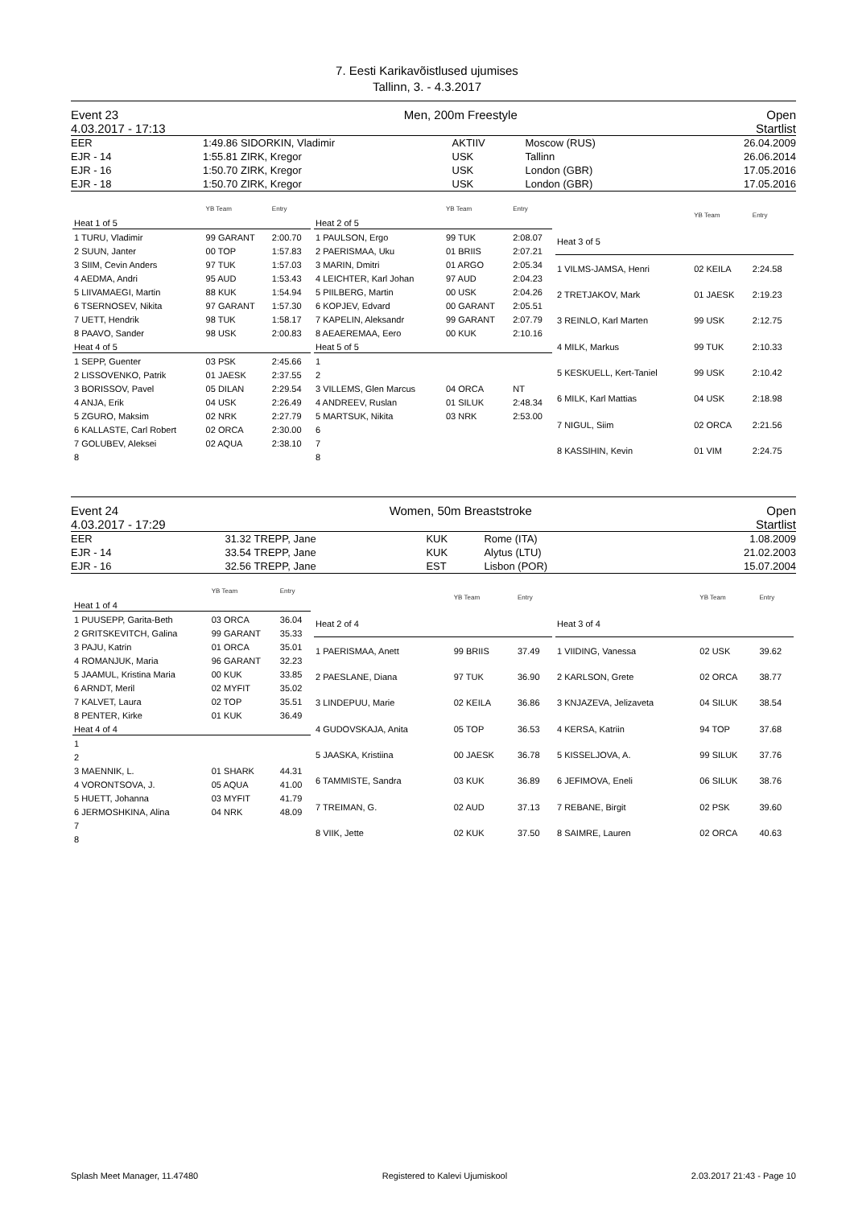7. Eesti Karikavõistlused ujumises
Tallinn, 3. - 4.3.2017
Event 23
4.03.2017 - 17:13
Men, 200m Freestyle Open
Startlist
| EER | 1:49.86 | SIDORKIN, Vladimir | AKTIIV | Moscow (RUS) | 26.04.2009 |
| EJR - 14 | 1:55.81 | ZIRK, Kregor | USK | Tallinn | 26.06.2014 |
| EJR - 16 | 1:50.70 | ZIRK, Kregor | USK | London (GBR) | 17.05.2016 |
| EJR - 18 | 1:50.70 | ZIRK, Kregor | USK | London (GBR) | 17.05.2016 |
| | YB Team | Entry |
| Heat 1 of 5 | | |
| 1 TURU, Vladimir | 99 GARANT | 2:00.70 |
| 2 SUUN, Janter | 00 TOP | 1:57.83 |
| 3 SIIM, Cevin Anders | 97 TUK | 1:57.03 |
| 4 AEDMA, Andri | 95 AUD | 1:53.43 |
| 5 LIIVAMAEGI, Martin | 88 KUK | 1:54.94 |
| 6 TSERNOSEV, Nikita | 97 GARANT | 1:57.30 |
| 7 UETT, Hendrik | 98 TUK | 1:58.17 |
| 8 PAAVO, Sander | 98 USK | 2:00.83 |
| Heat 4 of 5 | | |
| 1 SEPP, Guenter | 03 PSK | 2:45.66 |
| 2 LISSOVENKO, Patrik | 01 JAESK | 2:37.55 |
| 3 BORISSOV, Pavel | 05 DILAN | 2:29.54 |
| 4 ANJA, Erik | 04 USK | 2:26.49 |
| 5 ZGURO, Maksim | 02 NRK | 2:27.79 |
| 6 KALLASTE, Carl Robert | 02 ORCA | 2:30.00 |
| 7 GOLUBEV, Aleksei | 02 AQUA | 2:38.10 |
| 8 | | |
| | YB Team | Entry |
| Heat 2 of 5 | | |
| 1 PAULSON, Ergo | 99 TUK | 2:08.07 |
| 2 PAERISMAA, Uku | 01 BRIIS | 2:07.21 |
| 3 MARIN, Dmitri | 01 ARGO | 2:05.34 |
| 4 LEICHTER, Karl Johan | 97 AUD | 2:04.23 |
| 5 PIILBERG, Martin | 00 USK | 2:04.26 |
| 6 KOPJEV, Edvard | 00 GARANT | 2:05.51 |
| 7 KAPELIN, Aleksandr | 99 GARANT | 2:07.79 |
| 8 AEAEREMAA, Eero | 00 KUK | 2:10.16 |
| Heat 5 of 5 | | |
| 1 | | |
| 2 | | |
| 3 VILLEMS, Glen Marcus | 04 ORCA | NT |
| 4 ANDREEV, Ruslan | 01 SILUK | 2:48.34 |
| 5 MARTSUK, Nikita | 03 NRK | 2:53.00 |
| 6 | | |
| 7 | | |
| 8 | | |
| | YB Team | Entry |
| Heat 3 of 5 | | |
| 1 VILMS-JAMSA, Henri | 02 KEILA | 2:24.58 |
| 2 TRETJAKOV, Mark | 01 JAESK | 2:19.23 |
| 3 REINLO, Karl Marten | 99 USK | 2:12.75 |
| 4 MILK, Markus | 99 TUK | 2:10.33 |
| 5 KESKUELL, Kert-Taniel | 99 USK | 2:10.42 |
| 6 MILK, Karl Mattias | 04 USK | 2:18.98 |
| 7 NIGUL, Siim | 02 ORCA | 2:21.56 |
| 8 KASSIHIN, Kevin | 01 VIM | 2:24.75 |
Event 24
4.03.2017 - 17:29
Women, 50m Breaststroke Open
Startlist
| EER | 31.32 | TREPP, Jane | KUK | Rome (ITA) | 1.08.2009 |
| EJR - 14 | 33.54 | TREPP, Jane | KUK | Alytus (LTU) | 21.02.2003 |
| EJR - 16 | 32.56 | TREPP, Jane | EST | Lisbon (POR) | 15.07.2004 |
| | YB Team | Entry |
| Heat 1 of 4 | | |
| 1 PUUSEPP, Garita-Beth | 03 ORCA | 36.04 |
| 2 GRITSKEVITCH, Galina | 99 GARANT | 35.33 |
| 3 PAJU, Katrin | 01 ORCA | 35.01 |
| 4 ROMANJUK, Maria | 96 GARANT | 32.23 |
| 5 JAAMUL, Kristina Maria | 00 KUK | 33.85 |
| 6 ARNDT, Meril | 02 MYFIT | 35.02 |
| 7 KALVET, Laura | 02 TOP | 35.51 |
| 8 PENTER, Kirke | 01 KUK | 36.49 |
| Heat 4 of 4 | | |
| 1 | | |
| 2 | | |
| 3 MAENNIK, L. | 01 SHARK | 44.31 |
| 4 VORONTSOVA, J. | 05 AQUA | 41.00 |
| 5 HUETT, Johanna | 03 MYFIT | 41.79 |
| 6 JERMOSHKINA, Alina | 04 NRK | 48.09 |
| 7 | | |
| 8 | | |
| | YB Team | Entry |
| Heat 2 of 4 | | |
| 1 PAERISMAA, Anett | 99 BRIIS | 37.49 |
| 2 PAESLANE, Diana | 97 TUK | 36.90 |
| 3 LINDEPUU, Marie | 02 KEILA | 36.86 |
| 4 GUDOVSKAJA, Anita | 05 TOP | 36.53 |
| 5 JAASKA, Kristiina | 00 JAESK | 36.78 |
| 6 TAMMISTE, Sandra | 03 KUK | 36.89 |
| 7 TREIMAN, G. | 02 AUD | 37.13 |
| 8 VIIK, Jette | 02 KUK | 37.50 |
| | YB Team | Entry |
| Heat 3 of 4 | | |
| 1 VIIDING, Vanessa | 02 USK | 39.62 |
| 2 KARLSON, Grete | 02 ORCA | 38.77 |
| 3 KNJAZEVA, Jelizaveta | 04 SILUK | 38.54 |
| 4 KERSA, Katriin | 94 TOP | 37.68 |
| 5 KISSELJOVA, A. | 99 SILUK | 37.76 |
| 6 JEFIMOVA, Eneli | 06 SILUK | 38.76 |
| 7 REBANE, Birgit | 02 PSK | 39.60 |
| 8 SAIMRE, Lauren | 02 ORCA | 40.63 |
Splash Meet Manager, 11.47480 Registered to Kalevi Ujumiskool 2.03.2017 21:43 - Page 10